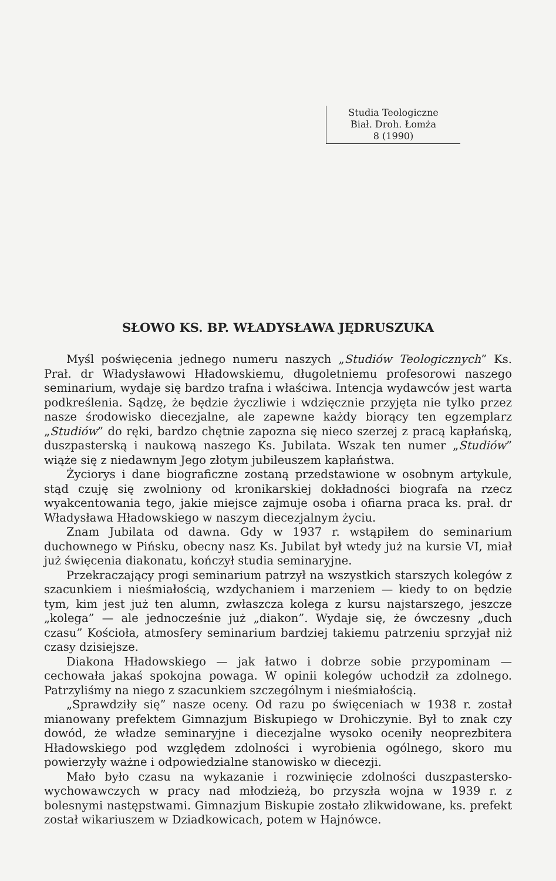Studia Teologiczne
Biał. Droh. Łomża
8 (1990)
SŁOWO KS. BP. WŁADYSŁAWA JĘDRUSZUKA
Myśl poświęcenia jednego numeru naszych „Studiów Teologicznych” Ks. Prał. dr Władysławowi Hładowskiemu, długoletniemu profesorowi naszego seminarium, wydaje się bardzo trafna i właściwa. Intencja wydawców jest warta podkreślenia. Sądzę, że będzie życzliwie i wdzięcznie przyjęta nie tylko przez nasze środowisko diecezjalne, ale zapewne każdy biorący ten egzemplarz „Studiów” do ręki, bardzo chętnie zapozna się nieco szerzej z pracą kapłańską, duszpasterską i naukową naszego Ks. Jubilata. Wszak ten numer „Studiów” wiąże się z niedawnym Jego złotym jubileuszem kapłaństwa.
Życiorys i dane biograficzne zostaną przedstawione w osobnym artykule, stąd czuję się zwolniony od kronikarskiej dokładności biografa na rzecz wyakcentowania tego, jakie miejsce zajmuje osoba i ofiarna praca ks. prał. dr Władysława Hładowskiego w naszym diecezjalnym życiu.
Znam Jubilata od dawna. Gdy w 1937 r. wstąpiłem do seminarium duchownego w Pińsku, obecny nasz Ks. Jubilat był wtedy już na kursie VI, miał już święcenia diakonatu, kończył studia seminaryjne.
Przekraczający progi seminarium patrzył na wszystkich starszych kolegów z szacunkiem i nieśmiałością, wzdychaniem i marzeniem — kiedy to on będzie tym, kim jest już ten alumn, zwłaszcza kolega z kursu najstarszego, jeszcze „kolega” — ale jednocześnie już „diakon”. Wydaje się, że ówczesny „duch czasu” Kościoła, atmosfery seminarium bardziej takiemu patrzeniu sprzyjał niż czasy dzisiejsze.
Diakona Hładowskiego — jak łatwo i dobrze sobie przypominam — cechowała jakaś spokojna powaga. W opinii kolegów uchodził za zdolnego. Patrzyliśmy na niego z szacunkiem szczególnym i nieśmiałością.
„Sprawdziły się” nasze oceny. Od razu po święceniach w 1938 r. został mianowany prefektem Gimnazjum Biskupiego w Drohiczynie. Był to znak czy dowód, że władze seminaryjne i diecezjalne wysoko oceniły neoprezbitera Hładowskiego pod względem zdolności i wyrobienia ogólnego, skoro mu powierzyły ważne i odpowiedzialne stanowisko w diecezji.
Mało było czasu na wykazanie i rozwinięcie zdolności duszpastersko-wychowawczych w pracy nad młodzieżą, bo przyszła wojna w 1939 r. z bolesnymi następstwami. Gimnazjum Biskupie zostało zlikwidowane, ks. prefekt został wikariuszem w Dziadkowicach, potem w Hajnówce.